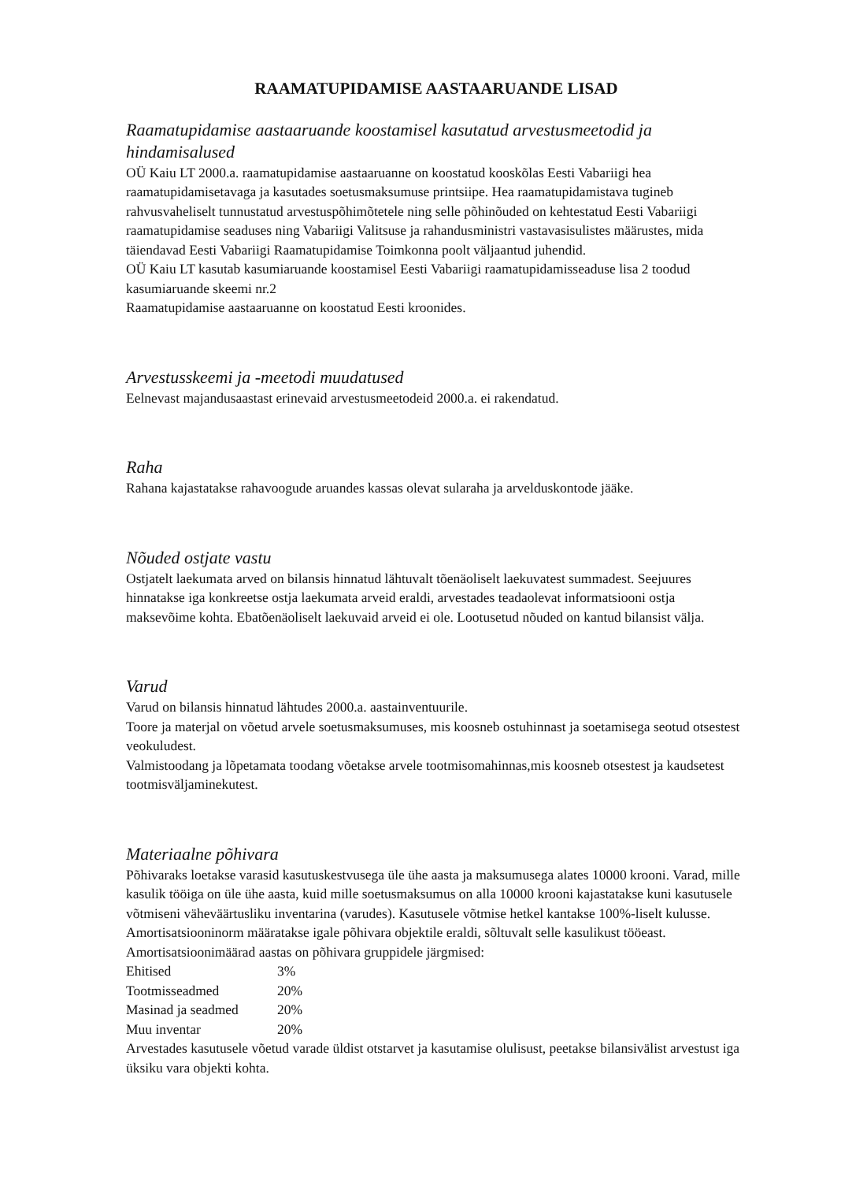RAAMATUPIDAMISE AASTAARUANDE LISAD
Raamatupidamise aastaaruande koostamisel kasutatud arvestusmeetodid ja hindamisalused
OÜ Kaiu LT 2000.a. raamatupidamise aastaaruanne on koostatud kooskõlas Eesti Vabariigi hea raamatupidamisetavaga ja kasutades soetusmaksumuse printsiipe. Hea raamatupidamistava tugineb rahvusvaheliselt tunnustatud arvestuspõhimõtetele ning selle põhinõuded on kehtestatud Eesti Vabariigi raamatupidamise seaduses ning Vabariigi Valitsuse ja rahandusministri vastavasisulistes määrustes, mida täiendavad Eesti Vabariigi Raamatupidamise Toimkonna poolt väljaantud juhendid.
OÜ Kaiu LT kasutab kasumiaruande koostamisel Eesti Vabariigi raamatupidamisseaduse lisa 2 toodud kasumiaruande skeemi nr.2
Raamatupidamise aastaaruanne on koostatud Eesti kroonides.
Arvestusskeemi ja -meetodi muudatused
Eelnevast majandusaastast erinevaid arvestusmeetodeid 2000.a. ei rakendatud.
Raha
Rahana kajastatakse rahavoogude aruandes kassas olevat sularaha ja arvelduskontode jääke.
Nõuded ostjate vastu
Ostjatelt laekumata arved on bilansis hinnatud lähtuvalt tõenäoliselt laekuvatest summadest. Seejuures hinnatakse iga konkreetse ostja laekumata arveid eraldi, arvestades teadaolevat informatsiooni ostja maksevõime kohta. Ebatõenäoliselt laekuvaid arveid ei ole. Lootusetud nõuded on kantud bilansist välja.
Varud
Varud on bilansis hinnatud lähtudes 2000.a. aastainventuurile.
Toore ja materjal on võetud arvele soetusmaksumuses, mis koosneb ostuhinnast ja soetamisega seotud otsestest veokuludest.
Valmistoodang ja lõpetamata toodang võetakse arvele tootmisomahinnas,mis koosneb otsestest ja kaudsetest tootmisväljaminekutest.
Materiaalne põhivara
Põhivaraks loetakse varasid kasutuskestvusega üle ühe aasta ja maksumusega alates 10000 krooni. Varad, mille kasulik tööiga on üle ühe aasta, kuid mille soetusmaksumus on alla 10000 krooni kajastatakse kuni kasutusele võtmiseni väheväärtusliku inventarina (varudes). Kasutusele võtmise hetkel kantakse 100%-liselt kulusse.
Amortisatsiooninorm määratakse igale põhivara objektile eraldi, sõltuvalt selle kasulikust tööeast.
Amortisatsioonimäärad aastas on põhivara gruppidele järgmised:
| Ehitised | 3% |
| Tootmisseadmed | 20% |
| Masinad ja seadmed | 20% |
| Muu inventar | 20% |
Arvestades kasutusele võetud varade üldist otstarvet ja kasutamise olulisust, peetakse bilansivälist arvestust iga üksiku vara objekti kohta.